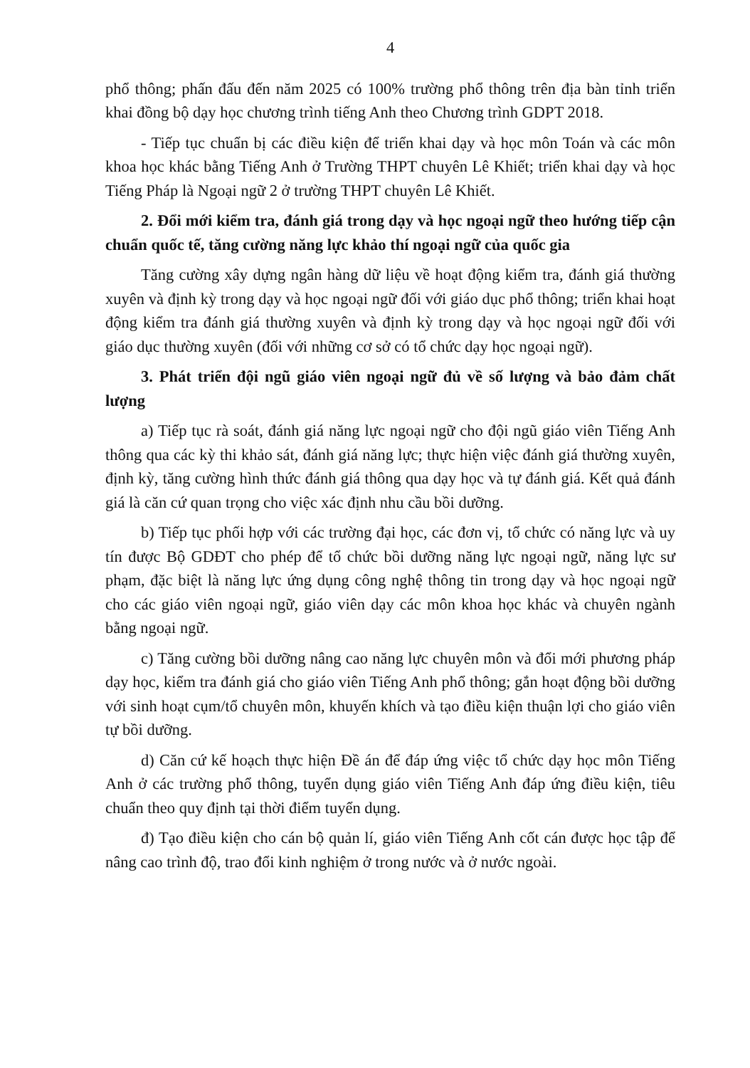4
phổ thông; phấn đấu đến năm 2025 có 100% trường phổ thông trên địa bàn tỉnh triển khai đồng bộ dạy học chương trình tiếng Anh theo Chương trình GDPT 2018.
- Tiếp tục chuẩn bị các điều kiện để triển khai dạy và học môn Toán và các môn khoa học khác bằng Tiếng Anh ở Trường THPT chuyên Lê Khiết; triển khai dạy và học Tiếng Pháp là Ngoại ngữ 2 ở trường THPT chuyên Lê Khiết.
2. Đổi mới kiểm tra, đánh giá trong dạy và học ngoại ngữ theo hướng tiếp cận chuẩn quốc tế, tăng cường năng lực khảo thí ngoại ngữ của quốc gia
Tăng cường xây dựng ngân hàng dữ liệu về hoạt động kiểm tra, đánh giá thường xuyên và định kỳ trong dạy và học ngoại ngữ đối với giáo dục phổ thông; triển khai hoạt động kiểm tra đánh giá thường xuyên và định kỳ trong dạy và học ngoại ngữ đối với giáo dục thường xuyên (đối với những cơ sở có tổ chức dạy học ngoại ngữ).
3. Phát triển đội ngũ giáo viên ngoại ngữ đủ về số lượng và bảo đảm chất lượng
a) Tiếp tục rà soát, đánh giá năng lực ngoại ngữ cho đội ngũ giáo viên Tiếng Anh thông qua các kỳ thi khảo sát, đánh giá năng lực; thực hiện việc đánh giá thường xuyên, định kỳ, tăng cường hình thức đánh giá thông qua dạy học và tự đánh giá. Kết quả đánh giá là căn cứ quan trọng cho việc xác định nhu cầu bồi dưỡng.
b) Tiếp tục phối hợp với các trường đại học, các đơn vị, tổ chức có năng lực và uy tín được Bộ GDĐT cho phép để tổ chức bồi dưỡng năng lực ngoại ngữ, năng lực sư phạm, đặc biệt là năng lực ứng dụng công nghệ thông tin trong dạy và học ngoại ngữ cho các giáo viên ngoại ngữ, giáo viên dạy các môn khoa học khác và chuyên ngành bằng ngoại ngữ.
c) Tăng cường bồi dưỡng nâng cao năng lực chuyên môn và đổi mới phương pháp dạy học, kiểm tra đánh giá cho giáo viên Tiếng Anh phổ thông; gắn hoạt động bồi dưỡng với sinh hoạt cụm/tổ chuyên môn, khuyến khích và tạo điều kiện thuận lợi cho giáo viên tự bồi dưỡng.
d) Căn cứ kế hoạch thực hiện Đề án để đáp ứng việc tổ chức dạy học môn Tiếng Anh ở các trường phổ thông, tuyển dụng giáo viên Tiếng Anh đáp ứng điều kiện, tiêu chuẩn theo quy định tại thời điểm tuyển dụng.
đ) Tạo điều kiện cho cán bộ quản lí, giáo viên Tiếng Anh cốt cán được học tập để nâng cao trình độ, trao đổi kinh nghiệm ở trong nước và ở nước ngoài.